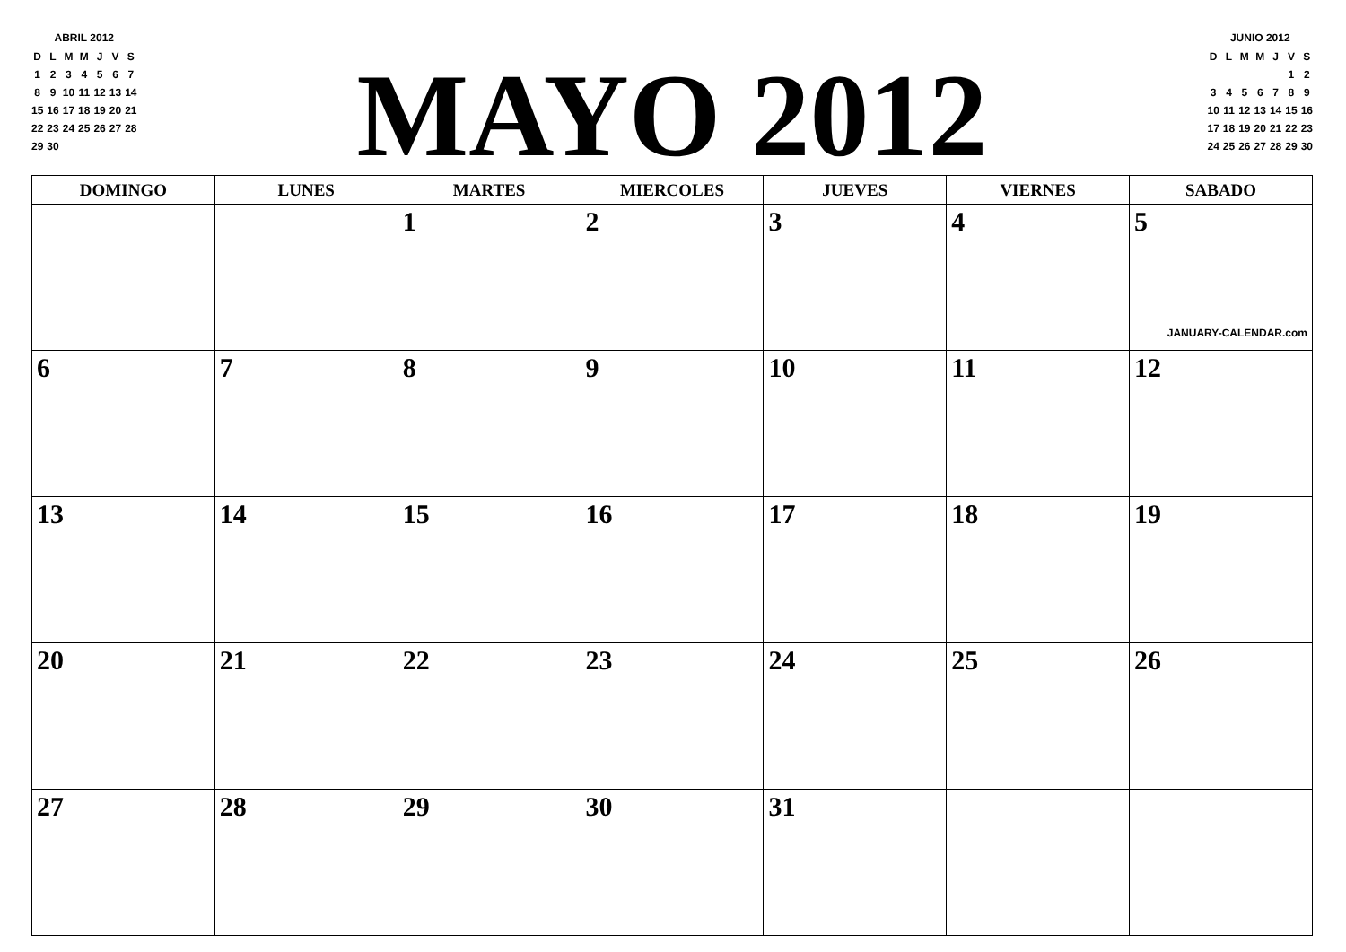ABRIL 2012
| D | L | M | M | J | V | S |
| 1 | 2 | 3 | 4 | 5 | 6 | 7 |
| 8 | 9 | 10 | 11 | 12 | 13 | 14 |
| 15 | 16 | 17 | 18 | 19 | 20 | 21 |
| 22 | 23 | 24 | 25 | 26 | 27 | 28 |
| 29 | 30 | | | | | |
MAYO 2012
JUNIO 2012
| D | L | M | M | J | V | S |
| | | | | | 1 | 2 |
| 3 | 4 | 5 | 6 | 7 | 8 | 9 |
| 10 | 11 | 12 | 13 | 14 | 15 | 16 |
| 17 | 18 | 19 | 20 | 21 | 22 | 23 |
| 24 | 25 | 26 | 27 | 28 | 29 | 30 |
| DOMINGO | LUNES | MARTES | MIERCOLES | JUEVES | VIERNES | SABADO |
| --- | --- | --- | --- | --- | --- | --- |
| | | 1 | 2 | 3 | 4 | 5 JANUARY-CALENDAR.com |
| 6 | 7 | 8 | 9 | 10 | 11 | 12 |
| 13 | 14 | 15 | 16 | 17 | 18 | 19 |
| 20 | 21 | 22 | 23 | 24 | 25 | 26 |
| 27 | 28 | 29 | 30 | 31 | | |